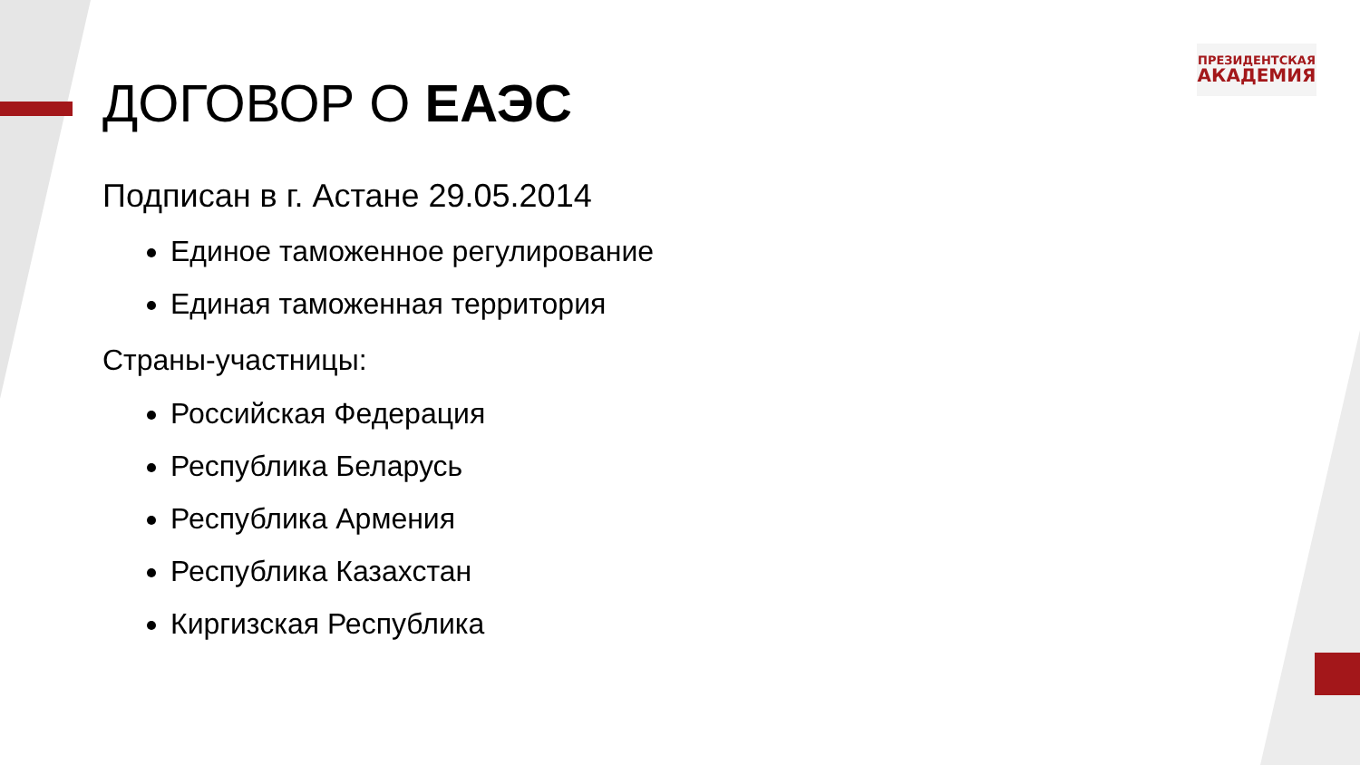ПРЕЗИДЕНТСКАЯ
АКАДЕМИЯ
ДОГОВОР О ЕАЭС
Подписан в г. Астане 29.05.2014
Единое таможенное регулирование
Единая таможенная территория
Страны-участницы:
Российская Федерация
Республика Беларусь
Республика Армения
Республика Казахстан
Киргизская Республика